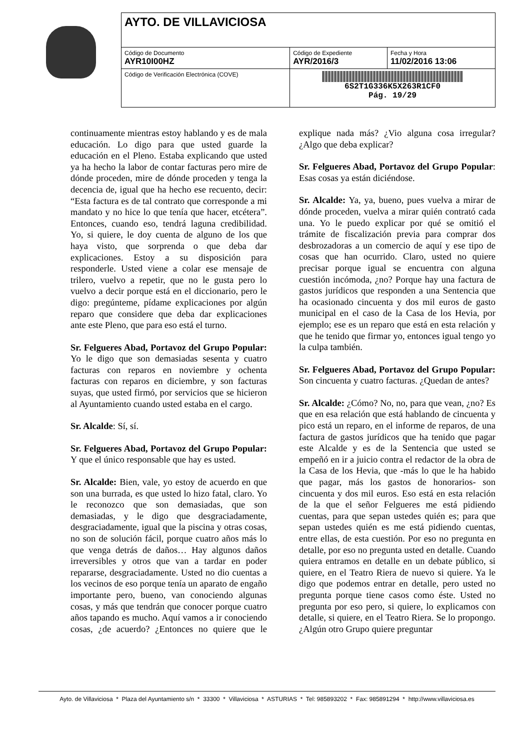| AYTO. DE VILLAVICIOSA | | |
| Código de Documento AYR10I00HZ | Código de Expediente AYR/2016/3 | Fecha y Hora 11/02/2016 13:06 |
| Código de Verificación Electrónica (COVE) | 6S2T1G336K5X263R1CF0 Pág. 19/29 | |
continuamente mientras estoy hablando y es de mala educación. Lo digo para que usted guarde la educación en el Pleno. Estaba explicando que usted ya ha hecho la labor de contar facturas pero mire de dónde proceden, mire de dónde proceden y tenga la decencia de, igual que ha hecho ese recuento, decir: “Esta factura es de tal contrato que corresponde a mi mandato y no hice lo que tenía que hacer, etcétera”. Entonces, cuando eso, tendrá laguna credibilidad. Yo, si quiere, le doy cuenta de alguno de los que haya visto, que sorprenda o que deba dar explicaciones. Estoy a su disposición para responderle. Usted viene a colar ese mensaje de trilero, vuelvo a repetir, que no le gusta pero lo vuelvo a decir porque está en el diccionario, pero le digo: pregúnteme, pídame explicaciones por algún reparo que considere que deba dar explicaciones ante este Pleno, que para eso está el turno.
Sr. Felgueres Abad, Portavoz del Grupo Popular: Yo le digo que son demasiadas sesenta y cuatro facturas con reparos en noviembre y ochenta facturas con reparos en diciembre, y son facturas suyas, que usted firmó, por servicios que se hicieron al Ayuntamiento cuando usted estaba en el cargo.
Sr. Alcalde: Sí, sí.
Sr. Felgueres Abad, Portavoz del Grupo Popular: Y que el único responsable que hay es usted.
Sr. Alcalde: Bien, vale, yo estoy de acuerdo en que son una burrada, es que usted lo hizo fatal, claro. Yo le reconozco que son demasiadas, que son demasiadas, y le digo que desgraciadamente, desgraciadamente, igual que la piscina y otras cosas, no son de solución fácil, porque cuatro años más lo que venga detrás de daños… Hay algunos daños irreversibles y otros que van a tardar en poder repararse, desgraciadamente. Usted no dio cuentas a los vecinos de eso porque tenía un aparato de engaño importante pero, bueno, van conociendo algunas cosas, y más que tendrán que conocer porque cuatro años tapando es mucho. Aquí vamos a ir conociendo cosas, ¿de acuerdo? ¿Entonces no quiere que le explique nada más? ¿Vio alguna cosa irregular? ¿Algo que deba explicar?
Sr. Felgueres Abad, Portavoz del Grupo Popular: Esas cosas ya están diciéndose.
Sr. Alcalde: Ya, ya, bueno, pues vuelva a mirar de dónde proceden, vuelva a mirar quién contrató cada una. Yo le puedo explicar por qué se omitió el trámite de fiscalización previa para comprar dos desbrozadoras a un comercio de aquí y ese tipo de cosas que han ocurrido. Claro, usted no quiere precisar porque igual se encuentra con alguna cuestión incómoda, ¿no? Porque hay una factura de gastos jurídicos que responden a una Sentencia que ha ocasionado cincuenta y dos mil euros de gasto municipal en el caso de la Casa de los Hevia, por ejemplo; ese es un reparo que está en esta relación y que he tenido que firmar yo, entonces igual tengo yo la culpa también.
Sr. Felgueres Abad, Portavoz del Grupo Popular: Son cincuenta y cuatro facturas. ¿Quedan de antes?
Sr. Alcalde: ¿Cómo? No, no, para que vean, ¿no? Es que en esa relación que está hablando de cincuenta y pico está un reparo, en el informe de reparos, de una factura de gastos jurídicos que ha tenido que pagar este Alcalde y es de la Sentencia que usted se empeñó en ir a juicio contra el redactor de la obra de la Casa de los Hevia, que -más lo que le ha habido que pagar, más los gastos de honorarios- son cincuenta y dos mil euros. Eso está en esta relación de la que el señor Felgueres me está pidiendo cuentas, para que sepan ustedes quién es; para que sepan ustedes quién es me está pidiendo cuentas, entre ellas, de esta cuestión. Por eso no pregunta en detalle, por eso no pregunta usted en detalle. Cuando quiera entramos en detalle en un debate público, si quiere, en el Teatro Riera de nuevo si quiere. Ya le digo que podemos entrar en detalle, pero usted no pregunta porque tiene casos como éste. Usted no pregunta por eso pero, si quiere, lo explicamos con detalle, si quiere, en el Teatro Riera. Se lo propongo. ¿Algún otro Grupo quiere preguntar
Ayto. de Villaviciosa * Plaza del Ayuntamiento s/n * 33300 * Villaviciosa * ASTURIAS * Tel: 985893202 * Fax: 985891294 * http://www.villaviciosa.es